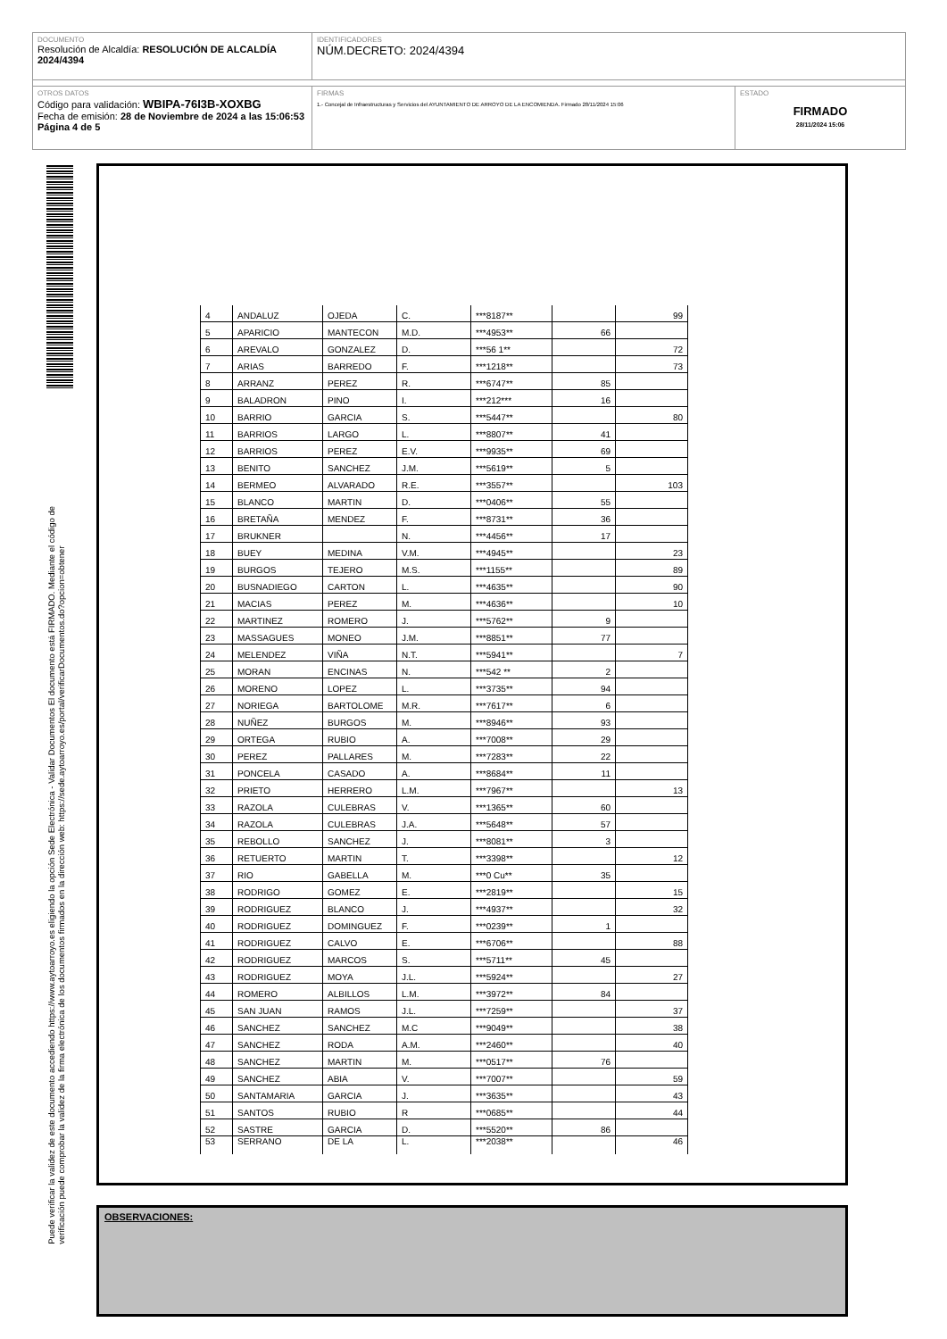DOCUMENTO
Resolución de Alcaldía: RESOLUCIÓN DE ALCALDÍA 2024/4394
IDENTIFICADORES
NÚM.DECRETO: 2024/4394
OTROS DATOS
Código para validación: WBIPA-76I3B-XOXBG
Fecha de emisión: 28 de Noviembre de 2024 a las 15:06:53
Página 4 de 5
FIRMAS
1.- Concejal de Infraestructuras y Servicios del AYUNTAMIENTO DE ARROYO DE LA ENCOMIENDA. Firmado 28/11/2024 15:06
ESTADO
FIRMADO
28/11/2024 15:06
Puede verificar la validez de este documento accediendo https://www.aytoarroyo.es eligiendo la opción Sede Electrónica - Validar Documentos El documento está FIRMADO. Mediante el código de
verificación puede comprobar la validez de la firma electrónica de los documentos firmados en la dirección web: https://sede.aytoarroyo.es/portal/verificarDocumentos.do?opcion=obtener
| 4 | ANDALUZ | OJEDA | C. | ***8187** | | 99 |
| 5 | APARICIO | MANTECON | M.D. | ***4953** | 66 | |
| 6 | AREVALO | GONZALEZ | D. | ***56 1** | | 72 |
| 7 | ARIAS | BARREDO | F. | ***1218** | | 73 |
| 8 | ARRANZ | PEREZ | R. | ***6747** | 85 | |
| 9 | BALADRON | PINO | I. | ***212*** | 16 | |
| 10 | BARRIO | GARCIA | S. | ***5447** | | 80 |
| 11 | BARRIOS | LARGO | L. | ***8807** | 41 | |
| 12 | BARRIOS | PEREZ | E.V. | ***9935** | 69 | |
| 13 | BENITO | SANCHEZ | J.M. | ***5619** | 5 | |
| 14 | BERMEO | ALVARADO | R.E. | ***3557** | | 103 |
| 15 | BLANCO | MARTIN | D. | ***0406** | 55 | |
| 16 | BRETAÑA | MENDEZ | F. | ***8731** | 36 | |
| 17 | BRUKNER | | N. | ***4456** | 17 | |
| 18 | BUEY | MEDINA | V.M. | ***4945** | | 23 |
| 19 | BURGOS | TEJERO | M.S. | ***1155** | | 89 |
| 20 | BUSNADIEGO | CARTON | L. | ***4635** | | 90 |
| 21 | MACIAS | PEREZ | M. | ***4636** | | 10 |
| 22 | MARTINEZ | ROMERO | J. | ***5762** | 9 | |
| 23 | MASSAGUES | MONEO | J.M. | ***8851** | 77 | |
| 24 | MELENDEZ | VIÑA | N.T. | ***5941** | | 7 |
| 25 | MORAN | ENCINAS | N. | ***542 ** | 2 | |
| 26 | MORENO | LOPEZ | L. | ***3735** | 94 | |
| 27 | NORIEGA | BARTOLOME | M.R. | ***7617** | 6 | |
| 28 | NUÑEZ | BURGOS | M. | ***8946** | 93 | |
| 29 | ORTEGA | RUBIO | A. | ***7008** | 29 | |
| 30 | PEREZ | PALLARES | M. | ***7283** | 22 | |
| 31 | PONCELA | CASADO | A. | ***8684** | 11 | |
| 32 | PRIETO | HERRERO | L.M. | ***7967** | | 13 |
| 33 | RAZOLA | CULEBRAS | V. | ***1365** | 60 | |
| 34 | RAZOLA | CULEBRAS | J.A. | ***5648** | 57 | |
| 35 | REBOLLO | SANCHEZ | J. | ***8081** | 3 | |
| 36 | RETUERTO | MARTIN | T. | ***3398** | | 12 |
| 37 | RIO | GABELLA | M. | ***0 Cu** | 35 | |
| 38 | RODRIGO | GOMEZ | E. | ***2819** | | 15 |
| 39 | RODRIGUEZ | BLANCO | J. | ***4937** | | 32 |
| 40 | RODRIGUEZ | DOMINGUEZ | F. | ***0239** | 1 | |
| 41 | RODRIGUEZ | CALVO | E. | ***6706** | | 88 |
| 42 | RODRIGUEZ | MARCOS | S. | ***5711** | 45 | |
| 43 | RODRIGUEZ | MOYA | J.L. | ***5924** | | 27 |
| 44 | ROMERO | ALBILLOS | L.M. | ***3972** | 84 | |
| 45 | SAN JUAN | RAMOS | J.L. | ***7259** | | 37 |
| 46 | SANCHEZ | SANCHEZ | M.C | ***9049** | | 38 |
| 47 | SANCHEZ | RODA | A.M. | ***2460** | | 40 |
| 48 | SANCHEZ | MARTIN | M. | ***0517** | 76 | |
| 49 | SANCHEZ | ABIA | V. | ***7007** | | 59 |
| 50 | SANTAMARIA | GARCIA | J. | ***3635** | | 43 |
| 51 | SANTOS | RUBIO | R | ***0685** | | 44 |
| 52 | SASTRE | GARCIA | D. | ***5520** | 86 | |
| 53 | SERRANO | DE LA | L. | ***2038** | | 46 |
OBSERVACIONES: